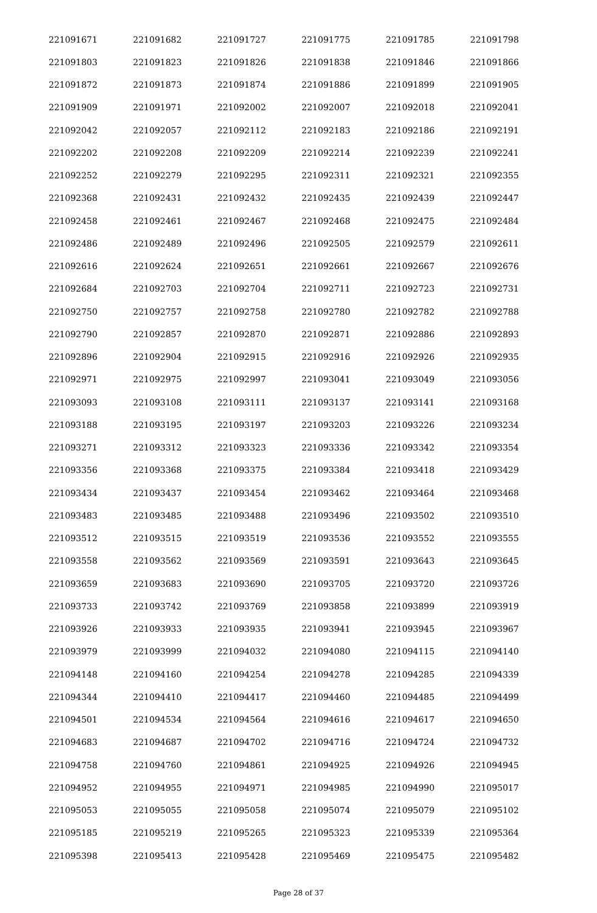| 221091671 | 221091682 | 221091727 | 221091775 | 221091785 | 221091798 |
| 221091803 | 221091823 | 221091826 | 221091838 | 221091846 | 221091866 |
| 221091872 | 221091873 | 221091874 | 221091886 | 221091899 | 221091905 |
| 221091909 | 221091971 | 221092002 | 221092007 | 221092018 | 221092041 |
| 221092042 | 221092057 | 221092112 | 221092183 | 221092186 | 221092191 |
| 221092202 | 221092208 | 221092209 | 221092214 | 221092239 | 221092241 |
| 221092252 | 221092279 | 221092295 | 221092311 | 221092321 | 221092355 |
| 221092368 | 221092431 | 221092432 | 221092435 | 221092439 | 221092447 |
| 221092458 | 221092461 | 221092467 | 221092468 | 221092475 | 221092484 |
| 221092486 | 221092489 | 221092496 | 221092505 | 221092579 | 221092611 |
| 221092616 | 221092624 | 221092651 | 221092661 | 221092667 | 221092676 |
| 221092684 | 221092703 | 221092704 | 221092711 | 221092723 | 221092731 |
| 221092750 | 221092757 | 221092758 | 221092780 | 221092782 | 221092788 |
| 221092790 | 221092857 | 221092870 | 221092871 | 221092886 | 221092893 |
| 221092896 | 221092904 | 221092915 | 221092916 | 221092926 | 221092935 |
| 221092971 | 221092975 | 221092997 | 221093041 | 221093049 | 221093056 |
| 221093093 | 221093108 | 221093111 | 221093137 | 221093141 | 221093168 |
| 221093188 | 221093195 | 221093197 | 221093203 | 221093226 | 221093234 |
| 221093271 | 221093312 | 221093323 | 221093336 | 221093342 | 221093354 |
| 221093356 | 221093368 | 221093375 | 221093384 | 221093418 | 221093429 |
| 221093434 | 221093437 | 221093454 | 221093462 | 221093464 | 221093468 |
| 221093483 | 221093485 | 221093488 | 221093496 | 221093502 | 221093510 |
| 221093512 | 221093515 | 221093519 | 221093536 | 221093552 | 221093555 |
| 221093558 | 221093562 | 221093569 | 221093591 | 221093643 | 221093645 |
| 221093659 | 221093683 | 221093690 | 221093705 | 221093720 | 221093726 |
| 221093733 | 221093742 | 221093769 | 221093858 | 221093899 | 221093919 |
| 221093926 | 221093933 | 221093935 | 221093941 | 221093945 | 221093967 |
| 221093979 | 221093999 | 221094032 | 221094080 | 221094115 | 221094140 |
| 221094148 | 221094160 | 221094254 | 221094278 | 221094285 | 221094339 |
| 221094344 | 221094410 | 221094417 | 221094460 | 221094485 | 221094499 |
| 221094501 | 221094534 | 221094564 | 221094616 | 221094617 | 221094650 |
| 221094683 | 221094687 | 221094702 | 221094716 | 221094724 | 221094732 |
| 221094758 | 221094760 | 221094861 | 221094925 | 221094926 | 221094945 |
| 221094952 | 221094955 | 221094971 | 221094985 | 221094990 | 221095017 |
| 221095053 | 221095055 | 221095058 | 221095074 | 221095079 | 221095102 |
| 221095185 | 221095219 | 221095265 | 221095323 | 221095339 | 221095364 |
| 221095398 | 221095413 | 221095428 | 221095469 | 221095475 | 221095482 |
Page 28 of 37